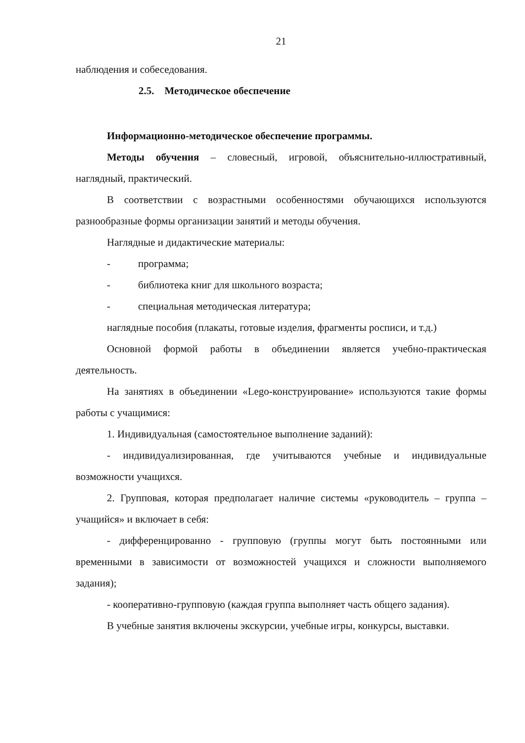21
наблюдения и собеседования.
2.5. Методическое обеспечение
Информационно-методическое обеспечение программы.
Методы обучения – словесный, игровой, объяснительно-иллюстративный, наглядный, практический.
В соответствии с возрастными особенностями обучающихся используются разнообразные формы организации занятий и методы обучения.
Наглядные и дидактические материалы:
- программа;
- библиотека книг для школьного возраста;
- специальная методическая литература;
наглядные пособия (плакаты, готовые изделия, фрагменты росписи, и т.д.)
Основной формой работы в объединении является учебно-практическая деятельность.
На занятиях в объединении «Lego-конструирование» используются такие формы работы с учащимися:
1. Индивидуальная (самостоятельное выполнение заданий):
- индивидуализированная, где учитываются учебные и индивидуальные возможности учащихся.
2. Групповая, которая предполагает наличие системы «руководитель – группа – учащийся» и включает в себя:
- дифференцированно - групповую (группы могут быть постоянными или временными в зависимости от возможностей учащихся и сложности выполняемого задания);
- кооперативно-групповую (каждая группа выполняет часть общего задания).
В учебные занятия включены экскурсии, учебные игры, конкурсы, выставки.